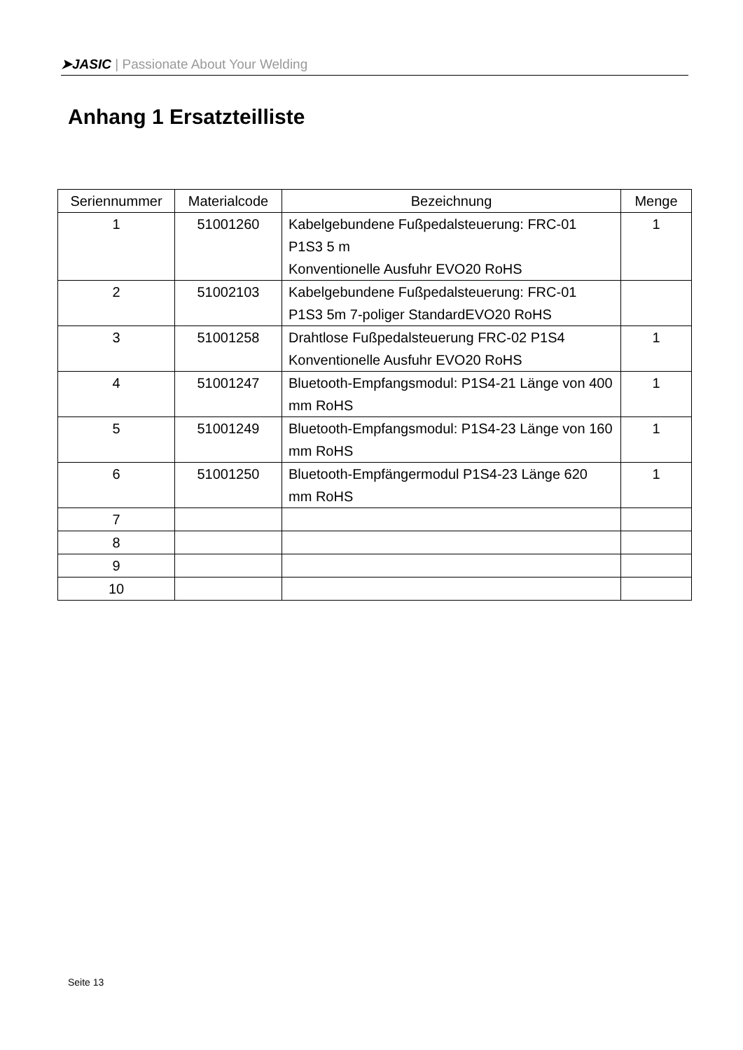➤JASIC | Passionate About Your Welding
Anhang 1 Ersatzteilliste
| Seriennummer | Materialcode | Bezeichnung | Menge |
| --- | --- | --- | --- |
| 1 | 51001260 | Kabelgebundene Fußpedalsteuerung: FRC-01 P1S3 5 m Konventionelle Ausfuhr EVO20 RoHS | 1 |
| 2 | 51002103 | Kabelgebundene Fußpedalsteuerung: FRC-01 P1S3 5m 7-poliger StandardEVO20 RoHS | |
| 3 | 51001258 | Drahtlose Fußpedalsteuerung FRC-02 P1S4 Konventionelle Ausfuhr EVO20 RoHS | 1 |
| 4 | 51001247 | Bluetooth-Empfangsmodul: P1S4-21 Länge von 400 mm RoHS | 1 |
| 5 | 51001249 | Bluetooth-Empfangsmodul: P1S4-23 Länge von 160 mm RoHS | 1 |
| 6 | 51001250 | Bluetooth-Empfängermodul P1S4-23 Länge 620 mm RoHS | 1 |
| 7 | | | |
| 8 | | | |
| 9 | | | |
| 10 | | | |
Seite 13